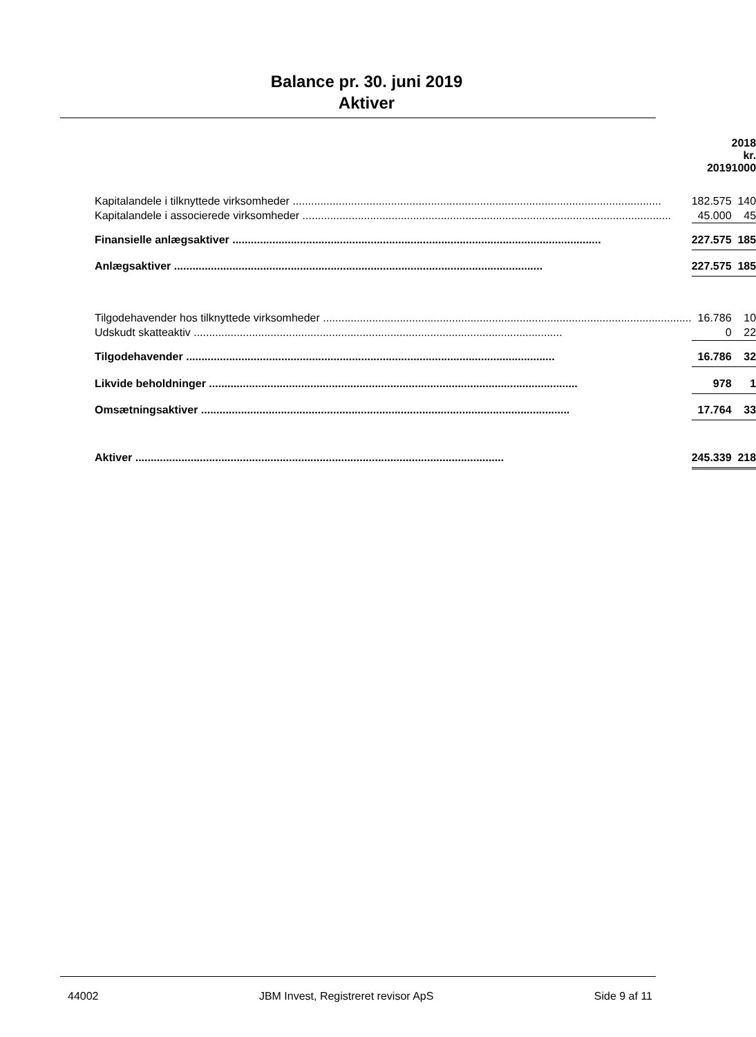Balance pr. 30. juni 2019
Aktiver
| | 2019 | | 2018 kr. 1000 |
| --- | --- | --- | --- |
| Kapitalandele i tilknyttede virksomheder | 182.575 | | 140 |
| Kapitalandele i associerede virksomheder | 45.000 | | 45 |
| Finansielle anlægsaktiver | 227.575 | | 185 |
| Anlægsaktiver | 227.575 | | 185 |
| Tilgodehavender hos tilknyttede virksomheder | 16.786 | | 10 |
| Udskudt skatteaktiv | 0 | | 22 |
| Tilgodehavender | 16.786 | | 32 |
| Likvide beholdninger | 978 | | 1 |
| Omsætningsaktiver | 17.764 | | 33 |
| Aktiver | 245.339 | | 218 |
44002 JBM Invest, Registreret revisor ApS Side 9 af 11